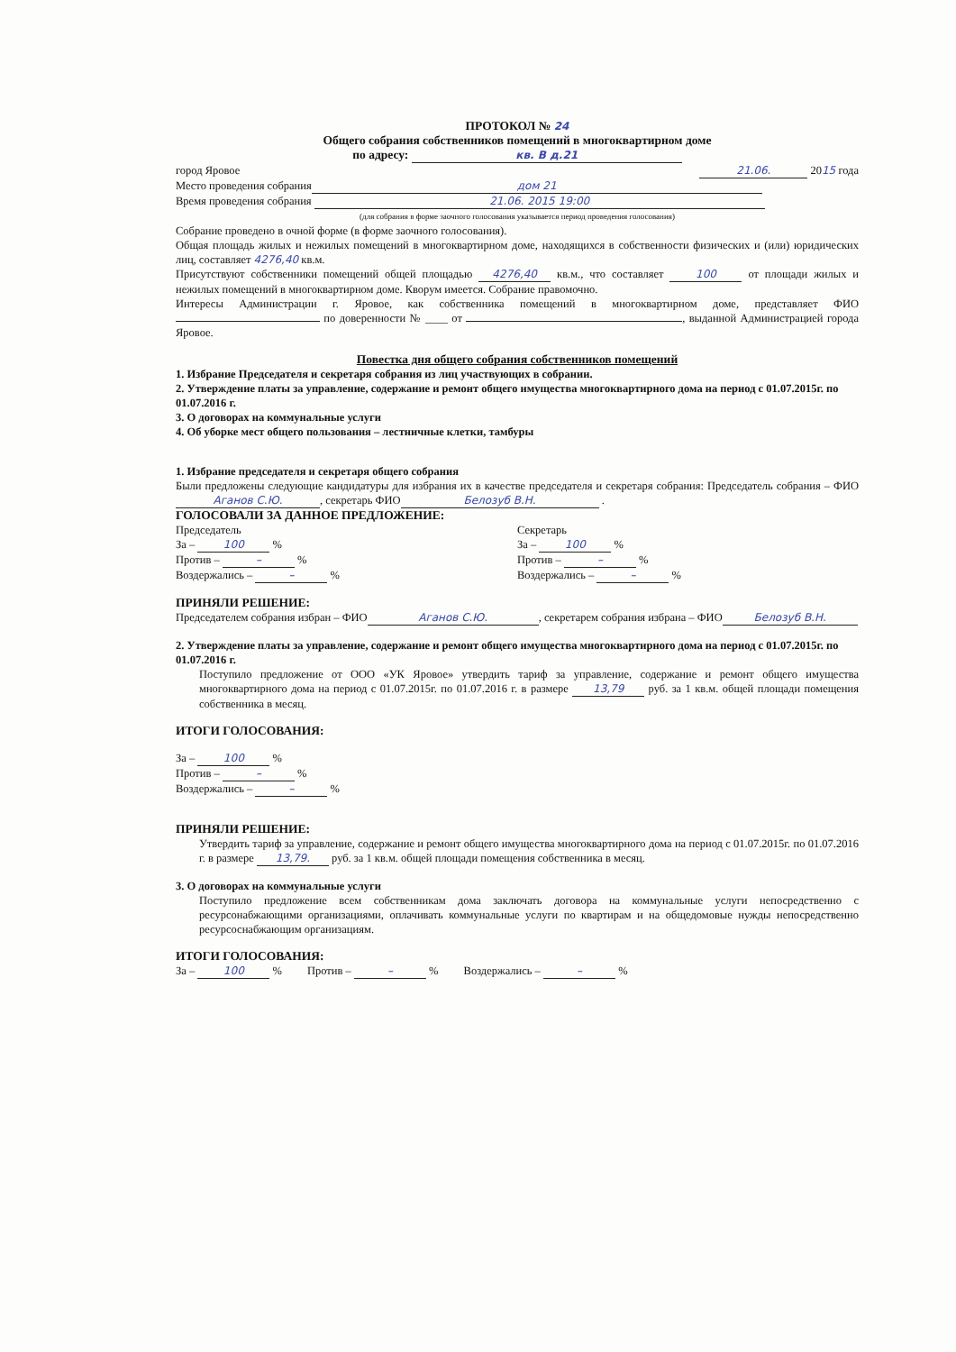ПРОТОКОЛ № 24
Общего собрания собственников помещений в многоквартирном доме
по адресу: кв. В д.21
город Яровое 21.06. 2015 года
Место проведения собрания дом 21
Время проведения собрания 21.06. 2015 19:00
(для собрания в форме заочного голосования указывается период проведения голосования)
Собрание проведено в очной форме (в форме заочного голосования).
Общая площадь жилых и нежилых помещений в многоквартирном доме, находящихся в собственности физических и (или) юридических лиц, составляет 4276,40 кв.м.
Присутствуют собственники помещений общей площадью 4276,40 кв.м., что составляет 100 от площади жилых и нежилых помещений в многоквартирном доме. Кворум имеется. Собрание правомочно.
Интересы Администрации г. Яровое, как собственника помещений в многоквартирном доме, представляет ФИО по доверенности № ____ от , выданной Администрацией города Яровое.
Повестка дня общего собрания собственников помещений
1. Избрание Председателя и секретаря собрания из лиц участвующих в собрании.
2. Утверждение платы за управление, содержание и ремонт общего имущества многоквартирного дома на период с 01.07.2015г. по 01.07.2016 г.
3. О договорах на коммунальные услуги
4. Об уборке мест общего пользования – лестничные клетки, тамбуры
1. Избрание председателя и секретаря общего собрания
Были предложены следующие кандидатуры для избрания их в качестве председателя и секретаря собрания: Председатель собрания – ФИО Аганов С.Ю., секретарь ФИО Белозуб В.Н. .
ГОЛОСОВАЛИ ЗА ДАННОЕ ПРЕДЛОЖЕНИЕ:
Председатель
За – 100 %
Против – – %
Воздержались – – %
Секретарь
За – 100 %
Против – – %
Воздержались – – %
ПРИНЯЛИ РЕШЕНИЕ:
Председателем собрания избран – ФИО Аганов С.Ю., секретарем собрания избрана – ФИО Белозуб В.Н.
2. Утверждение платы за управление, содержание и ремонт общего имущества многоквартирного дома на период с 01.07.2015г. по 01.07.2016 г.
Поступило предложение от ООО «УК Яровое» утвердить тариф за управление, содержание и ремонт общего имущества многоквартирного дома на период с 01.07.2015г. по 01.07.2016 г. в размере 13,79 руб. за 1 кв.м. общей площади помещения собственника в месяц.
ИТОГИ ГОЛОСОВАНИЯ:
За – 100 %
Против – – %
Воздержались – – %
ПРИНЯЛИ РЕШЕНИЕ:
Утвердить тариф за управление, содержание и ремонт общего имущества многоквартирного дома на период с 01.07.2015г. по 01.07.2016 г. в размере 13,79. руб. за 1 кв.м. общей площади помещения собственника в месяц.
3. О договорах на коммунальные услуги
Поступило предложение всем собственникам дома заключать договора на коммунальные услуги непосредственно с ресурсонабжающими организациями, оплачивать коммунальные услуги по квартирам и на общедомовые нужды непосредственно ресурсоснабжающим организациям.
ИТОГИ ГОЛОСОВАНИЯ:
За – 100 % Против – – % Воздержались – – %